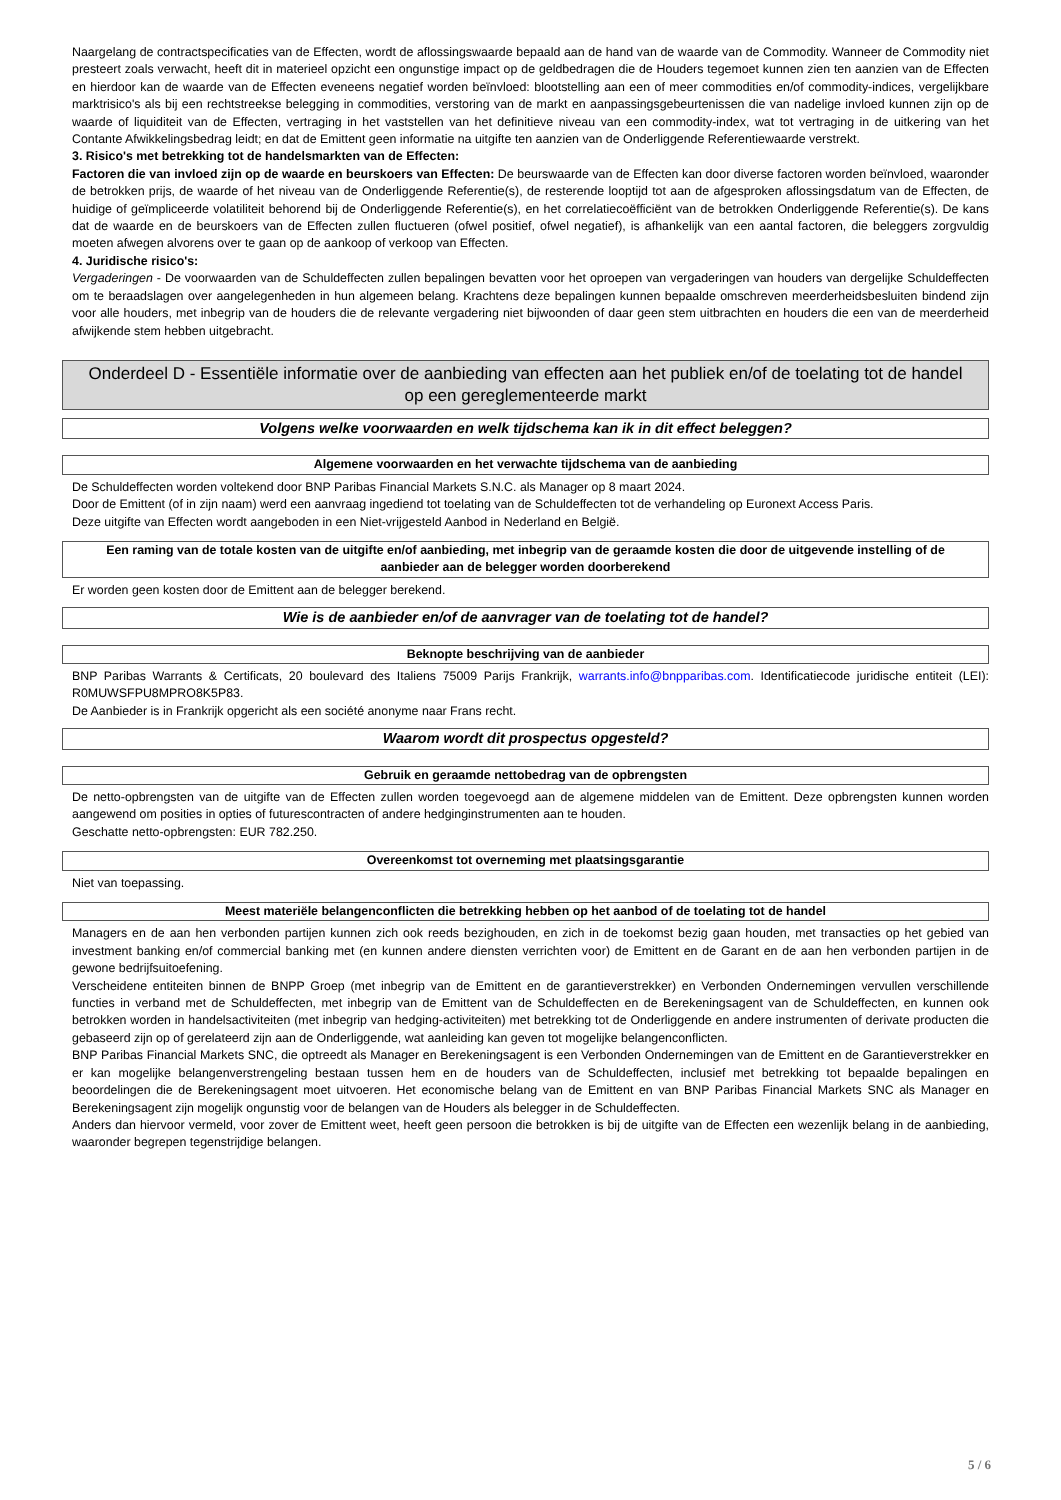Naargelang de contractspecificaties van de Effecten, wordt de aflossingswaarde bepaald aan de hand van de waarde van de Commodity. Wanneer de Commodity niet presteert zoals verwacht, heeft dit in materieel opzicht een ongunstige impact op de geldbedragen die de Houders tegemoet kunnen zien ten aanzien van de Effecten en hierdoor kan de waarde van de Effecten eveneens negatief worden beïnvloed: blootstelling aan een of meer commodities en/of commodity-indices, vergelijkbare marktrisico's als bij een rechtstreekse belegging in commodities, verstoring van de markt en aanpassingsgebeurtenissen die van nadelige invloed kunnen zijn op de waarde of liquiditeit van de Effecten, vertraging in het vaststellen van het definitieve niveau van een commodity-index, wat tot vertraging in de uitkering van het Contante Afwikkelingsbedrag leidt; en dat de Emittent geen informatie na uitgifte ten aanzien van de Onderliggende Referentiewaarde verstrekt.
3. Risico's met betrekking tot de handelsmarkten van de Effecten:
Factoren die van invloed zijn op de waarde en beurskoers van Effecten: De beurswaarde van de Effecten kan door diverse factoren worden beïnvloed, waaronder de betrokken prijs, de waarde of het niveau van de Onderliggende Referentie(s), de resterende looptijd tot aan de afgesproken aflossingsdatum van de Effecten, de huidige of geïmpliceerde volatiliteit behorend bij de Onderliggende Referentie(s), en het correlatiecoëfficiënt van de betrokken Onderliggende Referentie(s). De kans dat de waarde en de beurskoers van de Effecten zullen fluctueren (ofwel positief, ofwel negatief), is afhankelijk van een aantal factoren, die beleggers zorgvuldig moeten afwegen alvorens over te gaan op de aankoop of verkoop van Effecten.
4. Juridische risico's:
Vergaderingen - De voorwaarden van de Schuldeffecten zullen bepalingen bevatten voor het oproepen van vergaderingen van houders van dergelijke Schuldeffecten om te beraadslagen over aangelegenheden in hun algemeen belang. Krachtens deze bepalingen kunnen bepaalde omschreven meerderheidsbesluiten bindend zijn voor alle houders, met inbegrip van de houders die de relevante vergadering niet bijwoonden of daar geen stem uitbrachten en houders die een van de meerderheid afwijkende stem hebben uitgebracht.
Onderdeel D - Essentiële informatie over de aanbieding van effecten aan het publiek en/of de toelating tot de handel op een gereglementeerde markt
Volgens welke voorwaarden en welk tijdschema kan ik in dit effect beleggen?
Algemene voorwaarden en het verwachte tijdschema van de aanbieding
De Schuldeffecten worden voltekend door BNP Paribas Financial Markets S.N.C. als Manager op 8 maart 2024.
Door de Emittent (of in zijn naam) werd een aanvraag ingediend tot toelating van de Schuldeffecten tot de verhandeling op Euronext Access Paris.
Deze uitgifte van Effecten wordt aangeboden in een Niet-vrijgesteld Aanbod in Nederland en België.
Een raming van de totale kosten van de uitgifte en/of aanbieding, met inbegrip van de geraamde kosten die door de uitgevende instelling of de aanbieder aan de belegger worden doorberekend
Er worden geen kosten door de Emittent aan de belegger berekend.
Wie is de aanbieder en/of de aanvrager van de toelating tot de handel?
Beknopte beschrijving van de aanbieder
BNP Paribas Warrants & Certificats, 20 boulevard des Italiens 75009 Parijs Frankrijk, warrants.info@bnpparibas.com. Identificatiecode juridische entiteit (LEI): R0MUWSFPU8MPRO8K5P83.
De Aanbieder is in Frankrijk opgericht als een société anonyme naar Frans recht.
Waarom wordt dit prospectus opgesteld?
Gebruik en geraamde nettobedrag van de opbrengsten
De netto-opbrengsten van de uitgifte van de Effecten zullen worden toegevoegd aan de algemene middelen van de Emittent. Deze opbrengsten kunnen worden aangewend om posities in opties of futurescontracten of andere hedginginstrumenten aan te houden.
Geschatte netto-opbrengsten: EUR 782.250.
Overeenkomst tot overneming met plaatsingsgarantie
Niet van toepassing.
Meest materiële belangenconflicten die betrekking hebben op het aanbod of de toelating tot de handel
Managers en de aan hen verbonden partijen kunnen zich ook reeds bezighouden, en zich in de toekomst bezig gaan houden, met transacties op het gebied van investment banking en/of commercial banking met (en kunnen andere diensten verrichten voor) de Emittent en de Garant en de aan hen verbonden partijen in de gewone bedrijfsuitoefening.
Verscheidene entiteiten binnen de BNPP Groep (met inbegrip van de Emittent en de garantieverstrekker) en Verbonden Ondernemingen vervullen verschillende functies in verband met de Schuldeffecten, met inbegrip van de Emittent van de Schuldeffecten en de Berekeningsagent van de Schuldeffecten, en kunnen ook betrokken worden in handelsactiviteiten (met inbegrip van hedging-activiteiten) met betrekking tot de Onderliggende en andere instrumenten of derivate producten die gebaseerd zijn op of gerelateerd zijn aan de Onderliggende, wat aanleiding kan geven tot mogelijke belangenconflicten.
BNP Paribas Financial Markets SNC, die optreedt als Manager en Berekeningsagent is een Verbonden Ondernemingen van de Emittent en de Garantieverstrekker en er kan mogelijke belangenverstrengeling bestaan tussen hem en de houders van de Schuldeffecten, inclusief met betrekking tot bepaalde bepalingen en beoordelingen die de Berekeningsagent moet uitvoeren. Het economische belang van de Emittent en van BNP Paribas Financial Markets SNC als Manager en Berekeningsagent zijn mogelijk ongunstig voor de belangen van de Houders als belegger in de Schuldeffecten.
Anders dan hiervoor vermeld, voor zover de Emittent weet, heeft geen persoon die betrokken is bij de uitgifte van de Effecten een wezenlijk belang in de aanbieding, waaronder begrepen tegenstrijdige belangen.
5 / 6